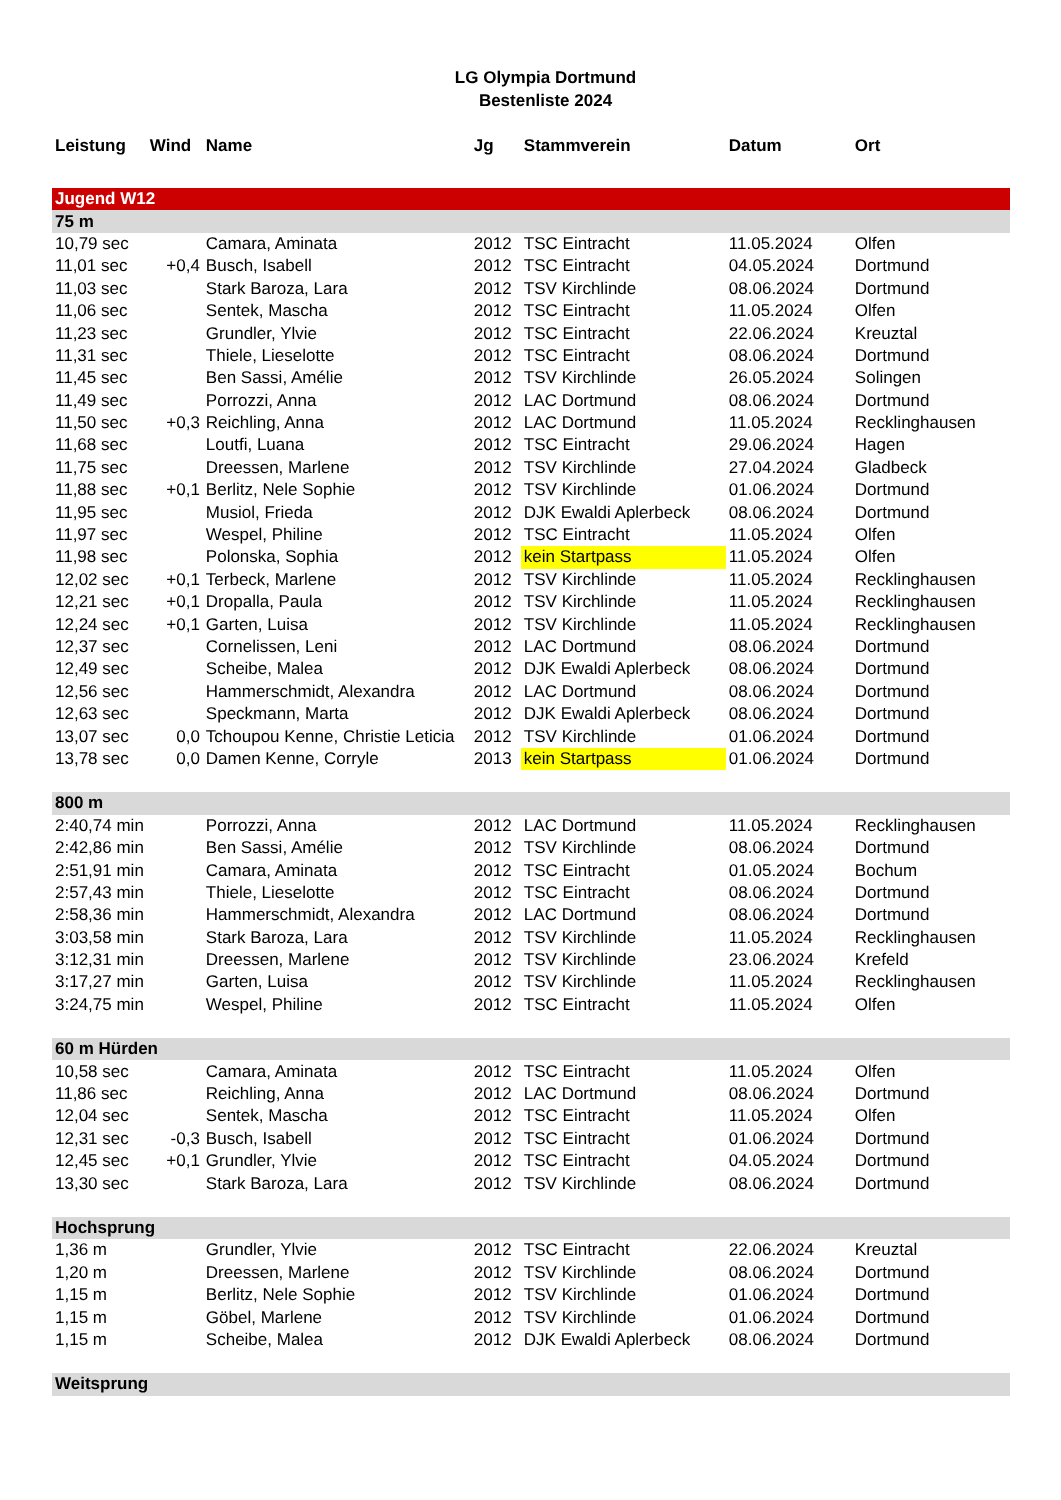LG Olympia Dortmund
Bestenliste 2024
| Leistung | Wind | Name | Jg | Stammverein | Datum | Ort |
| --- | --- | --- | --- | --- | --- | --- |
| Jugend W12 | | | | | | |
| 75 m | | | | | | |
| 10,79 sec | | Camara, Aminata | 2012 | TSC Eintracht | 11.05.2024 | Olfen |
| 11,01 sec | +0,4 | Busch, Isabell | 2012 | TSC Eintracht | 04.05.2024 | Dortmund |
| 11,03 sec | | Stark Baroza, Lara | 2012 | TSV Kirchlinde | 08.06.2024 | Dortmund |
| 11,06 sec | | Sentek, Mascha | 2012 | TSC Eintracht | 11.05.2024 | Olfen |
| 11,23 sec | | Grundler, Ylvie | 2012 | TSC Eintracht | 22.06.2024 | Kreuztal |
| 11,31 sec | | Thiele, Lieselotte | 2012 | TSC Eintracht | 08.06.2024 | Dortmund |
| 11,45 sec | | Ben Sassi, Amélie | 2012 | TSV Kirchlinde | 26.05.2024 | Solingen |
| 11,49 sec | | Porrozzi, Anna | 2012 | LAC Dortmund | 08.06.2024 | Dortmund |
| 11,50 sec | +0,3 | Reichling, Anna | 2012 | LAC Dortmund | 11.05.2024 | Recklinghausen |
| 11,68 sec | | Loutfi, Luana | 2012 | TSC Eintracht | 29.06.2024 | Hagen |
| 11,75 sec | | Dreessen, Marlene | 2012 | TSV Kirchlinde | 27.04.2024 | Gladbeck |
| 11,88 sec | +0,1 | Berlitz, Nele Sophie | 2012 | TSV Kirchlinde | 01.06.2024 | Dortmund |
| 11,95 sec | | Musiol, Frieda | 2012 | DJK Ewaldi Aplerbeck | 08.06.2024 | Dortmund |
| 11,97 sec | | Wespel, Philine | 2012 | TSC Eintracht | 11.05.2024 | Olfen |
| 11,98 sec | | Polonska, Sophia | 2012 | kein Startpass | 11.05.2024 | Olfen |
| 12,02 sec | +0,1 | Terbeck, Marlene | 2012 | TSV Kirchlinde | 11.05.2024 | Recklinghausen |
| 12,21 sec | +0,1 | Dropalla, Paula | 2012 | TSV Kirchlinde | 11.05.2024 | Recklinghausen |
| 12,24 sec | +0,1 | Garten, Luisa | 2012 | TSV Kirchlinde | 11.05.2024 | Recklinghausen |
| 12,37 sec | | Cornelissen, Leni | 2012 | LAC Dortmund | 08.06.2024 | Dortmund |
| 12,49 sec | | Scheibe, Malea | 2012 | DJK Ewaldi Aplerbeck | 08.06.2024 | Dortmund |
| 12,56 sec | | Hammerschmidt, Alexandra | 2012 | LAC Dortmund | 08.06.2024 | Dortmund |
| 12,63 sec | | Speckmann, Marta | 2012 | DJK Ewaldi Aplerbeck | 08.06.2024 | Dortmund |
| 13,07 sec | 0,0 | Tchoupou Kenne, Christie Leticia | 2012 | TSV Kirchlinde | 01.06.2024 | Dortmund |
| 13,78 sec | 0,0 | Damen Kenne, Corryle | 2013 | kein Startpass | 01.06.2024 | Dortmund |
| 800 m | | | | | | |
| 2:40,74 min | | Porrozzi, Anna | 2012 | LAC Dortmund | 11.05.2024 | Recklinghausen |
| 2:42,86 min | | Ben Sassi, Amélie | 2012 | TSV Kirchlinde | 08.06.2024 | Dortmund |
| 2:51,91 min | | Camara, Aminata | 2012 | TSC Eintracht | 01.05.2024 | Bochum |
| 2:57,43 min | | Thiele, Lieselotte | 2012 | TSC Eintracht | 08.06.2024 | Dortmund |
| 2:58,36 min | | Hammerschmidt, Alexandra | 2012 | LAC Dortmund | 08.06.2024 | Dortmund |
| 3:03,58 min | | Stark Baroza, Lara | 2012 | TSV Kirchlinde | 11.05.2024 | Recklinghausen |
| 3:12,31 min | | Dreessen, Marlene | 2012 | TSV Kirchlinde | 23.06.2024 | Krefeld |
| 3:17,27 min | | Garten, Luisa | 2012 | TSV Kirchlinde | 11.05.2024 | Recklinghausen |
| 3:24,75 min | | Wespel, Philine | 2012 | TSC Eintracht | 11.05.2024 | Olfen |
| 60 m Hürden | | | | | | |
| 10,58 sec | | Camara, Aminata | 2012 | TSC Eintracht | 11.05.2024 | Olfen |
| 11,86 sec | | Reichling, Anna | 2012 | LAC Dortmund | 08.06.2024 | Dortmund |
| 12,04 sec | | Sentek, Mascha | 2012 | TSC Eintracht | 11.05.2024 | Olfen |
| 12,31 sec | -0,3 | Busch, Isabell | 2012 | TSC Eintracht | 01.06.2024 | Dortmund |
| 12,45 sec | +0,1 | Grundler, Ylvie | 2012 | TSC Eintracht | 04.05.2024 | Dortmund |
| 13,30 sec | | Stark Baroza, Lara | 2012 | TSV Kirchlinde | 08.06.2024 | Dortmund |
| Hochsprung | | | | | | |
| 1,36 m | | Grundler, Ylvie | 2012 | TSC Eintracht | 22.06.2024 | Kreuztal |
| 1,20 m | | Dreessen, Marlene | 2012 | TSV Kirchlinde | 08.06.2024 | Dortmund |
| 1,15 m | | Berlitz, Nele Sophie | 2012 | TSV Kirchlinde | 01.06.2024 | Dortmund |
| 1,15 m | | Göbel, Marlene | 2012 | TSV Kirchlinde | 01.06.2024 | Dortmund |
| 1,15 m | | Scheibe, Malea | 2012 | DJK Ewaldi Aplerbeck | 08.06.2024 | Dortmund |
| Weitsprung | | | | | | |